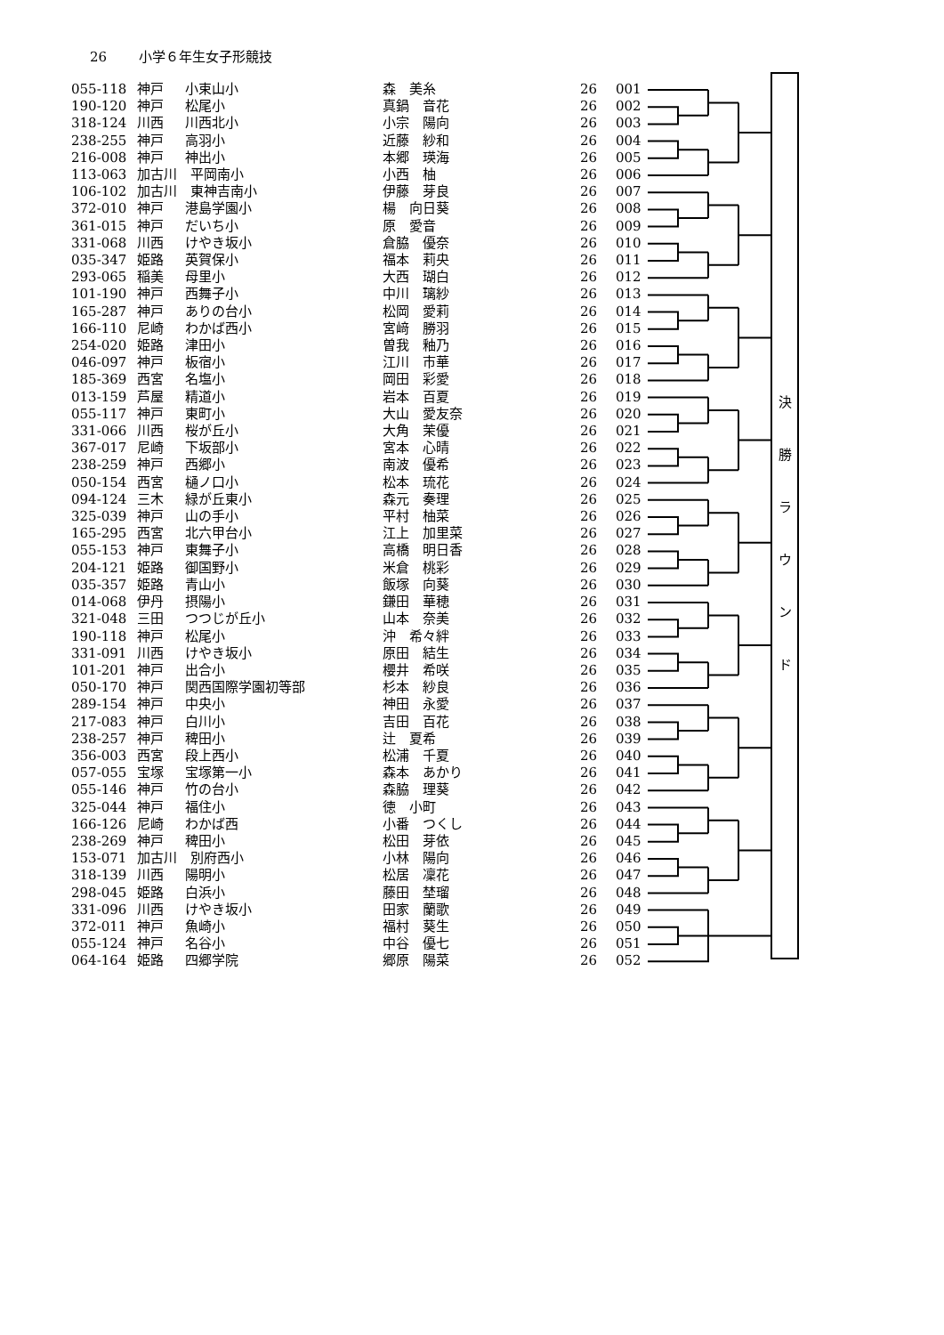26 小学６年生女子形競技
| 055-118 | 神戸 | 小束山小 | 森 美糸 | 26 | 001 |
| 190-120 | 神戸 | 松尾小 | 真鍋 音花 | 26 | 002 |
| 318-124 | 川西 | 川西北小 | 小宗 陽向 | 26 | 003 |
| 238-255 | 神戸 | 高羽小 | 近藤 紗和 | 26 | 004 |
| 216-008 | 神戸 | 神出小 | 本郷 瑛海 | 26 | 005 |
| 113-063 | 加古川 平岡南小 | | 小西 柚 | 26 | 006 |
| 106-102 | 加古川 東神吉南小 | | 伊藤 芽良 | 26 | 007 |
| 372-010 | 神戸 | 港島学園小 | 楊 向日葵 | 26 | 008 |
| 361-015 | 神戸 | だいち小 | 原 愛音 | 26 | 009 |
| 331-068 | 川西 | けやき坂小 | 倉脇 優奈 | 26 | 010 |
| 035-347 | 姫路 | 英賀保小 | 福本 莉央 | 26 | 011 |
| 293-065 | 稲美 | 母里小 | 大西 瑚白 | 26 | 012 |
| 101-190 | 神戸 | 西舞子小 | 中川 璃紗 | 26 | 013 |
| 165-287 | 神戸 | ありの台小 | 松岡 愛莉 | 26 | 014 |
| 166-110 | 尼崎 | わかば西小 | 宮﨑 勝羽 | 26 | 015 |
| 254-020 | 姫路 | 津田小 | 曽我 釉乃 | 26 | 016 |
| 046-097 | 神戸 | 板宿小 | 江川 市華 | 26 | 017 |
| 185-369 | 西宮 | 名塩小 | 岡田 彩愛 | 26 | 018 |
| 013-159 | 芦屋 | 精道小 | 岩本 百夏 | 26 | 019 |
| 055-117 | 神戸 | 東町小 | 大山 愛友奈 | 26 | 020 |
| 331-066 | 川西 | 桜が丘小 | 大角 茉優 | 26 | 021 |
| 367-017 | 尼崎 | 下坂部小 | 宮本 心晴 | 26 | 022 |
| 238-259 | 神戸 | 西郷小 | 南波 優希 | 26 | 023 |
| 050-154 | 西宮 | 樋ノ口小 | 松本 琉花 | 26 | 024 |
| 094-124 | 三木 | 緑が丘東小 | 森元 奏理 | 26 | 025 |
| 325-039 | 神戸 | 山の手小 | 平村 柚菜 | 26 | 026 |
| 165-295 | 西宮 | 北六甲台小 | 江上 加里菜 | 26 | 027 |
| 055-153 | 神戸 | 東舞子小 | 高橋 明日香 | 26 | 028 |
| 204-121 | 姫路 | 御国野小 | 米倉 桃彩 | 26 | 029 |
| 035-357 | 姫路 | 青山小 | 飯塚 向葵 | 26 | 030 |
| 014-068 | 伊丹 | 摂陽小 | 鎌田 華穂 | 26 | 031 |
| 321-048 | 三田 | つつじが丘小 | 山本 奈美 | 26 | 032 |
| 190-118 | 神戸 | 松尾小 | 沖 希々絆 | 26 | 033 |
| 331-091 | 川西 | けやき坂小 | 原田 結生 | 26 | 034 |
| 101-201 | 神戸 | 出合小 | 櫻井 希咲 | 26 | 035 |
| 050-170 | 神戸 | 関西国際学園初等部 | 杉本 紗良 | 26 | 036 |
| 289-154 | 神戸 | 中央小 | 神田 永愛 | 26 | 037 |
| 217-083 | 神戸 | 白川小 | 吉田 百花 | 26 | 038 |
| 238-257 | 神戸 | 稗田小 | 辻 夏希 | 26 | 039 |
| 356-003 | 西宮 | 段上西小 | 松浦 千夏 | 26 | 040 |
| 057-055 | 宝塚 | 宝塚第一小 | 森本 あかり | 26 | 041 |
| 055-146 | 神戸 | 竹の台小 | 森脇 理葵 | 26 | 042 |
| 325-044 | 神戸 | 福住小 | 徳 小町 | 26 | 043 |
| 166-126 | 尼崎 | わかば西 | 小番 つくし | 26 | 044 |
| 238-269 | 神戸 | 稗田小 | 松田 芽依 | 26 | 045 |
| 153-071 | 加古川 別府西小 | | 小林 陽向 | 26 | 046 |
| 318-139 | 川西 | 陽明小 | 松居 凜花 | 26 | 047 |
| 298-045 | 姫路 | 白浜小 | 藤田 埜瑠 | 26 | 048 |
| 331-096 | 川西 | けやき坂小 | 田家 蘭歌 | 26 | 049 |
| 372-011 | 神戸 | 魚崎小 | 福村 葵生 | 26 | 050 |
| 055-124 | 神戸 | 名谷小 | 中谷 優七 | 26 | 051 |
| 064-164 | 姫路 | 四郷学院 | 郷原 陽菜 | 26 | 052 |
決
勝
ラ
ウ
ン
ド